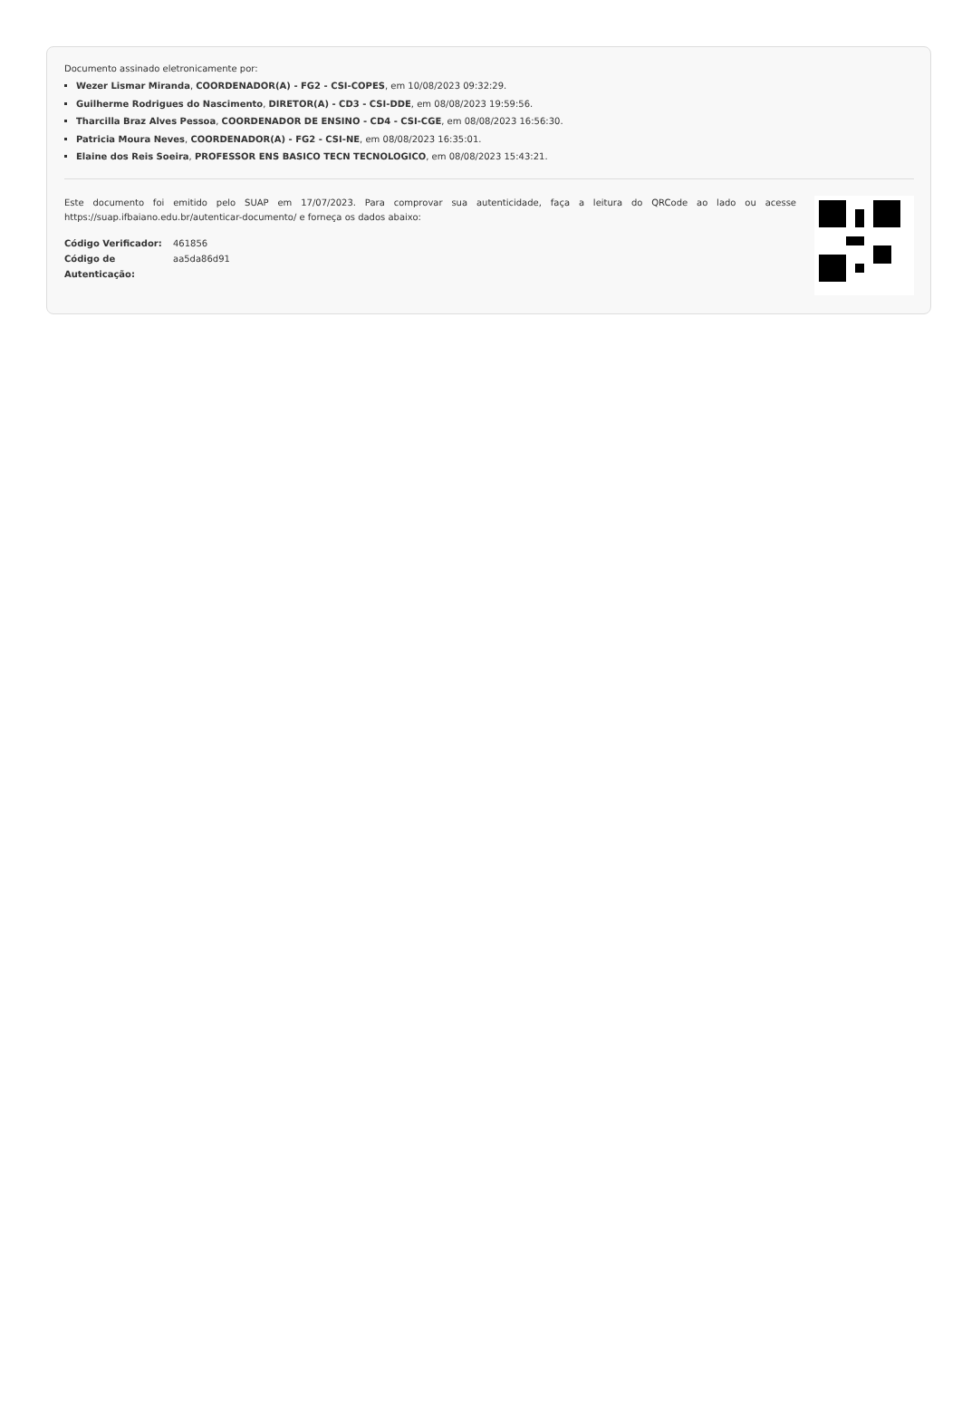Documento assinado eletronicamente por:
Wezer Lismar Miranda, COORDENADOR(A) - FG2 - CSI-COPES, em 10/08/2023 09:32:29.
Guilherme Rodrigues do Nascimento, DIRETOR(A) - CD3 - CSI-DDE, em 08/08/2023 19:59:56.
Tharcilla Braz Alves Pessoa, COORDENADOR DE ENSINO - CD4 - CSI-CGE, em 08/08/2023 16:56:30.
Patricia Moura Neves, COORDENADOR(A) - FG2 - CSI-NE, em 08/08/2023 16:35:01.
Elaine dos Reis Soeira, PROFESSOR ENS BASICO TECN TECNOLOGICO, em 08/08/2023 15:43:21.
Este documento foi emitido pelo SUAP em 17/07/2023. Para comprovar sua autenticidade, faça a leitura do QRCode ao lado ou acesse https://suap.ifbaiano.edu.br/autenticar-documento/ e forneça os dados abaixo:
| Código Verificador: | 461856 |
| Código de Autenticação: | aa5da86d91 |